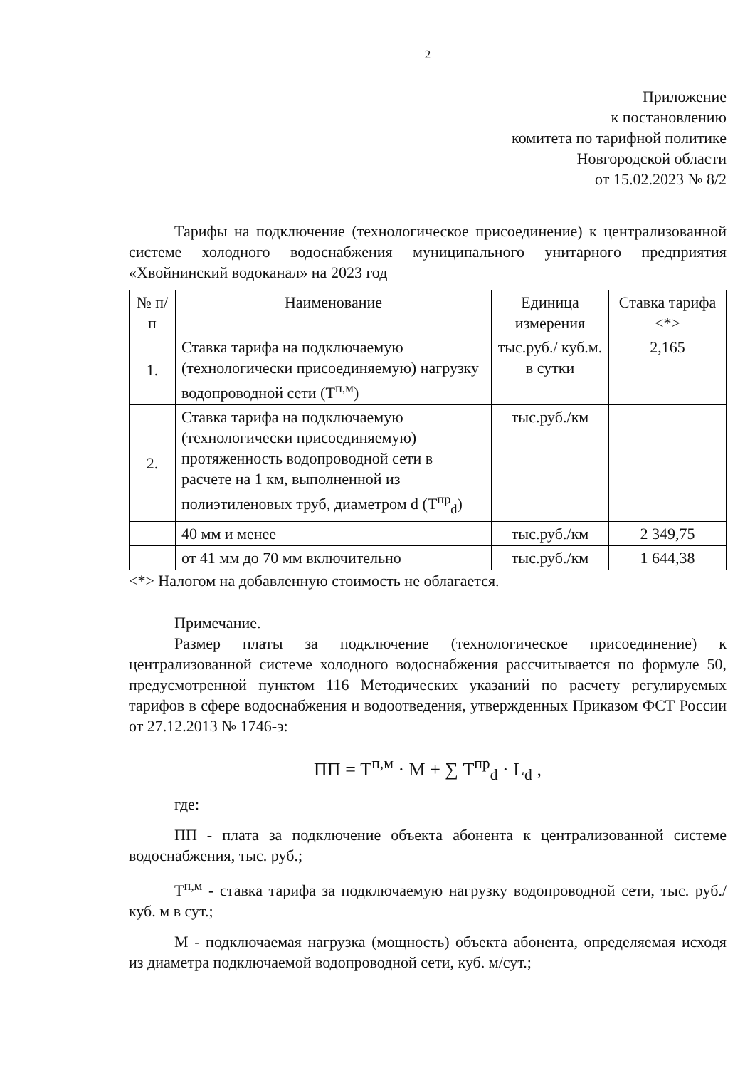2
Приложение
к постановлению
комитета по тарифной политике
Новгородской области
от 15.02.2023 № 8/2
Тарифы на подключение (технологическое присоединение) к централизованной системе холодного водоснабжения муниципального унитарного предприятия «Хвойнинский водоканал» на 2023 год
| № п/п | Наименование | Единица измерения | Ставка тарифа <*> |
| --- | --- | --- | --- |
| 1. | Ставка тарифа на подключаемую (технологически присоединяемую) нагрузку водопроводной сети (Т<sup>п,м</sup>) | тыс.руб./ куб.м. в сутки | 2,165 |
| 2. | Ставка тарифа на подключаемую (технологически присоединяемую) протяженность водопроводной сети в расчете на 1 км, выполненной из полиэтиленовых труб, диаметром d (Т<sup>пр</sup><sub>d</sub>) | тыс.руб./км | |
| | 40 мм и менее | тыс.руб./км | 2 349,75 |
| | от 41 мм до 70 мм включительно | тыс.руб./км | 1 644,38 |
<*> Налогом на добавленную стоимость не облагается.
Примечание.
Размер платы за подключение (технологическое присоединение) к централизованной системе холодного водоснабжения рассчитывается по формуле 50, предусмотренной пунктом 116 Методических указаний по расчету регулируемых тарифов в сфере водоснабжения и водоотведения, утвержденных Приказом ФСТ России от 27.12.2013 № 1746-э:
ПП = Т<sup>п,м</sup> · М + ∑ Т<sup>пр</sup><sub>d</sub> · L<sub>d</sub> ,
где:
ПП - плата за подключение объекта абонента к централизованной системе водоснабжения, тыс. руб.;
Т<sup>п,м</sup> - ставка тарифа за подключаемую нагрузку водопроводной сети, тыс. руб./куб. м в сут.;
М - подключаемая нагрузка (мощность) объекта абонента, определяемая исходя из диаметра подключаемой водопроводной сети, куб. м/сут.;